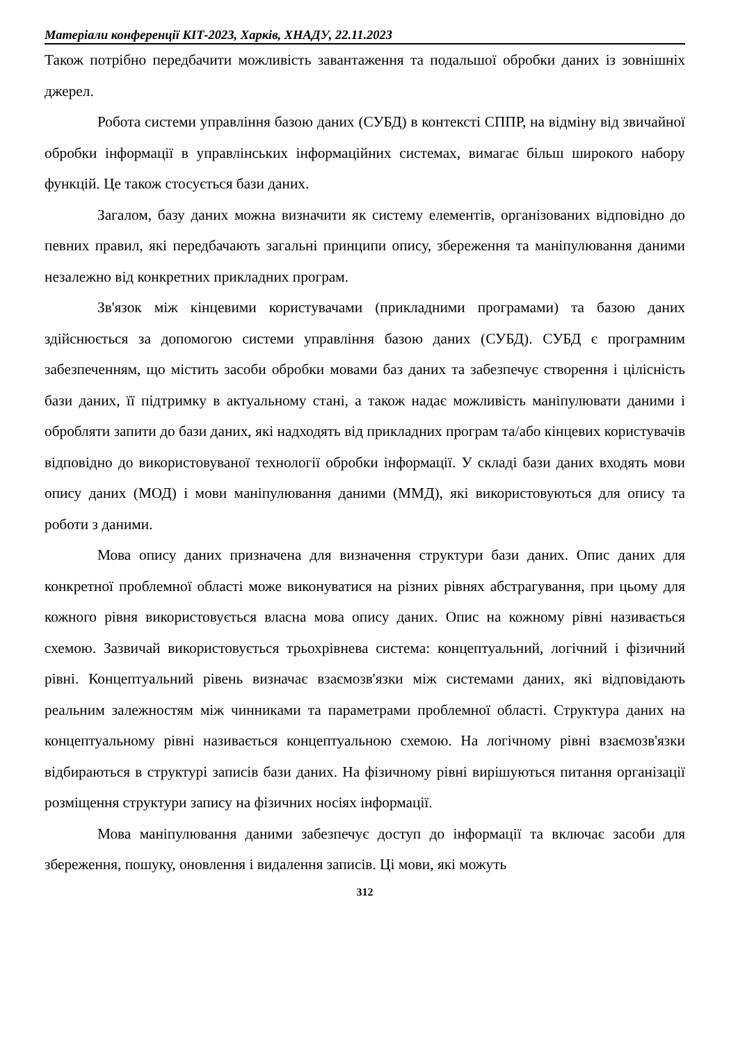Матеріали конференції КІТ-2023, Харків, ХНАДУ, 22.11.2023
Також потрібно передбачити можливість завантаження та подальшої обробки даних із зовнішніх джерел.
Робота системи управління базою даних (СУБД) в контексті СППР, на відміну від звичайної обробки інформації в управлінських інформаційних системах, вимагає більш широкого набору функцій. Це також стосується бази даних.
Загалом, базу даних можна визначити як систему елементів, організованих відповідно до певних правил, які передбачають загальні принципи опису, збереження та маніпулювання даними незалежно від конкретних прикладних програм.
Зв'язок між кінцевими користувачами (прикладними програмами) та базою даних здійснюється за допомогою системи управління базою даних (СУБД). СУБД є програмним забезпеченням, що містить засоби обробки мовами баз даних та забезпечує створення і цілісність бази даних, її підтримку в актуальному стані, а також надає можливість маніпулювати даними і обробляти запити до бази даних, які надходять від прикладних програм та/або кінцевих користувачів відповідно до використовуваної технології обробки інформації. У складі бази даних входять мови опису даних (МОД) і мови маніпулювання даними (ММД), які використовуються для опису та роботи з даними.
Мова опису даних призначена для визначення структури бази даних. Опис даних для конкретної проблемної області може виконуватися на різних рівнях абстрагування, при цьому для кожного рівня використовується власна мова опису даних. Опис на кожному рівні називається схемою. Зазвичай використовується трьохрівнева система: концептуальний, логічний і фізичний рівні. Концептуальний рівень визначає взаємозв'язки між системами даних, які відповідають реальним залежностям між чинниками та параметрами проблемної області. Структура даних на концептуальному рівні називається концептуальною схемою. На логічному рівні взаємозв'язки відбираються в структурі записів бази даних. На фізичному рівні вирішуються питання організації розміщення структури запису на фізичних носіях інформації.
Мова маніпулювання даними забезпечує доступ до інформації та включає засоби для збереження, пошуку, оновлення і видалення записів. Ці мови, які можуть
312